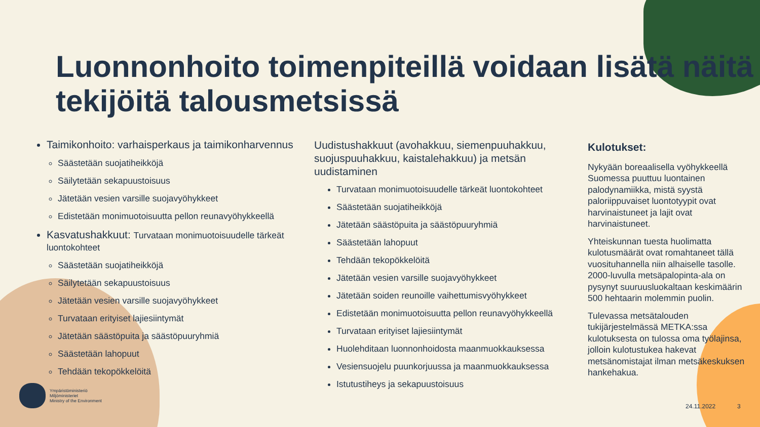Luonnonhoito toimenpiteillä voidaan lisätä näitä tekijöitä talousmetsissä
Taimikonhoito: varhaisperkaus ja taimikonharvennus
Säästetään suojatiheikköjä
Säilytetään sekapuustoisuus
Jätetään vesien varsille suojavyöhykkeet
Edistetään monimuotoisuutta pellon reunavyöhykkeellä
Kasvatushakkuut: Turvataan monimuotoisuudelle tärkeät luontokohteet
Säästetään suojatiheikköjä
Säilytetään sekapuustoisuus
Jätetään vesien varsille suojavyöhykkeet
Turvataan erityiset lajiesiintymät
Jätetään säästöpuita ja säästöpuuryhmiä
Säästetään lahopuut
Tehdään tekopökkelöitä
Uudistushakkuut (avohakkuu, siemenpuuhakkuu, suojuspuuhakkuu, kaistalehakkuu) ja metsän uudistaminen
Turvataan monimuotoisuudelle tärkeät luontokohteet
Säästetään suojatiheikköjä
Jätetään säästöpuita ja säästöpuuryhmiä
Säästetään lahopuut
Tehdään tekopökkelöitä
Jätetään vesien varsille suojavyöhykkeet
Jätetään soiden reunoille vaihettumisvyöhykkeet
Edistetään monimuotoisuutta pellon reunavyöhykkeellä
Turvataan erityiset lajiesiintymät
Huolehditaan luonnonhoidosta maanmuokkauksessa
Vesiensuojelu puunkorjuussa ja maanmuokkauksessa
Istutustiheys ja sekapuustoisuus
Kulotukset:
Nykyään boreaalisella vyöhykkeellä Suomessa puuttuu luontainen palodynamiikka, mistä syystä paloriippuvaiset luontotyypit ovat harvinaistuneet ja lajit ovat harvinaistuneet.
Yhteiskunnan tuesta huolimatta kulotusmäärät ovat romahtaneet tällä vuosituhannella niin alhaiselle tasolle. 2000-luvulla metsäpalopinta-ala on pysynyt suuruusluokaltaan keskimäärin 500 hehtaarin molemmin puolin.
Tulevassa metsätalouden tukijärjestelmässä METKA:ssa kulotuksesta on tulossa oma työlajinsa, jolloin kulotustukea hakevat metsänomistajat ilman metsäkeskuksen hankehakua.
Ympäristöministeriö
Miljöministeriet
Ministry of the Environment
24.11.2022 3